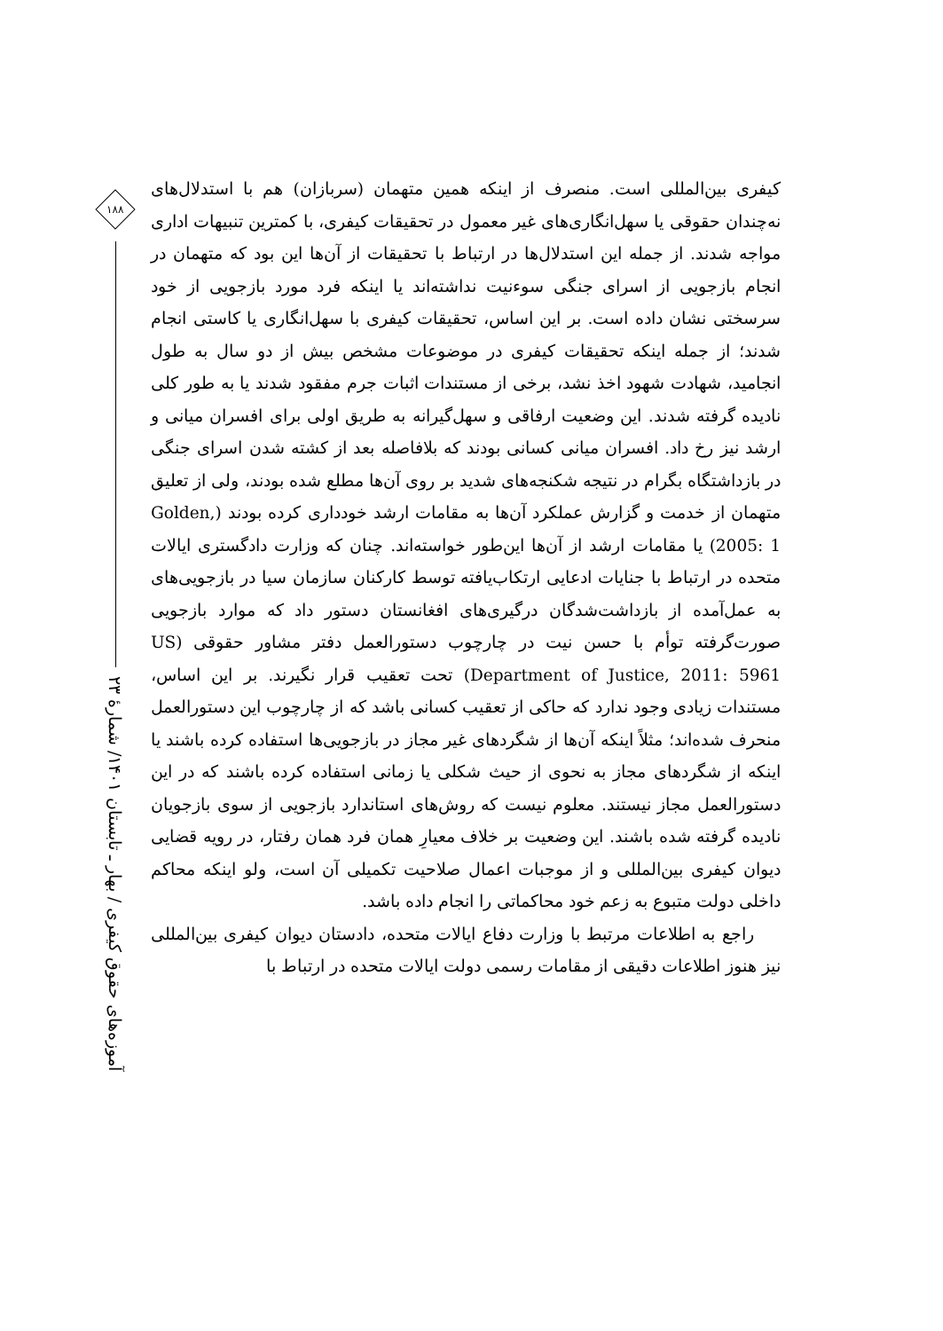۱۸۸
آموزه‌های حقوق کیفری / بهار ـ تابستان ۱۴۰۱/ شمارهٔ ۲۳
کیفری بین‌المللی است. منصرف از اینکه همین متهمان (سربازان) هم با استدلال‌های نه‌چندان حقوقی یا سهل‌انگاری‌های غیر معمول در تحقیقات کیفری، با کمترین تنبیهات اداری مواجه شدند. از جمله این استدلال‌ها در ارتباط با تحقیقات از آن‌ها این بود که متهمان در انجام بازجویی از اسرای جنگی سوءنیت نداشته‌اند یا اینکه فرد مورد بازجویی از خود سرسختی نشان داده است. بر این اساس، تحقیقات کیفری با سهل‌انگاری یا کاستی انجام شدند؛ از جمله اینکه تحقیقات کیفری در موضوعات مشخص بیش از دو سال به طول انجامید، شهادت شهود اخذ نشد، برخی از مستندات اثبات جرم مفقود شدند یا به طور کلی نادیده گرفته شدند. این وضعیت ارفاقی و سهل‌گیرانه به طریق اولی برای افسران میانی و ارشد نیز رخ داد. افسران میانی کسانی بودند که بلافاصله بعد از کشته شدن اسرای جنگی در بازداشتگاه بگرام در نتیجه شکنجه‌های شدید بر روی آن‌ها مطلع شده بودند، ولی از تعلیق متهمان از خدمت و گزارش عملکرد آن‌ها به مقامات ارشد خودداری کرده بودند (Golden, 2005: 1) یا مقامات ارشد از آن‌ها این‌طور خواسته‌اند. چنان که وزارت دادگستری ایالات متحده در ارتباط با جنایات ادعایی ارتکاب‌یافته توسط کارکنان سازمان سیا در بازجویی‌های به عمل‌آمده از بازداشت‌شدگان درگیری‌های افغانستان دستور داد که موارد بازجویی صورت‌گرفته توأم با حسن نیت در چارچوب دستورالعمل دفتر مشاور حقوقی (US Department of Justice, 2011: 5961) تحت تعقیب قرار نگیرند. بر این اساس، مستندات زیادی وجود ندارد که حاکی از تعقیب کسانی باشد که از چارچوب این دستورالعمل منحرف شده‌اند؛ مثلاً اینکه آن‌ها از شگردهای غیر مجاز در بازجویی‌ها استفاده کرده باشند یا اینکه از شگردهای مجاز به نحوی از حیث شکلی یا زمانی استفاده کرده باشند که در این دستورالعمل مجاز نیستند. معلوم نیست که روش‌های استاندارد بازجویی از سوی بازجویان نادیده گرفته شده باشند. این وضعیت بر خلاف معیارِ همان فرد همان رفتار، در رویه قضایی دیوان کیفری بین‌المللی و از موجبات اعمال صلاحیت تکمیلی آن است، ولو اینکه محاکم داخلی دولت متبوع به زعم خود محاکماتی را انجام داده باشد.
راجع به اطلاعات مرتبط با وزارت دفاع ایالات متحده، دادستان دیوان کیفری بین‌المللی نیز هنوز اطلاعات دقیقی از مقامات رسمی دولت ایالات متحده در ارتباط با